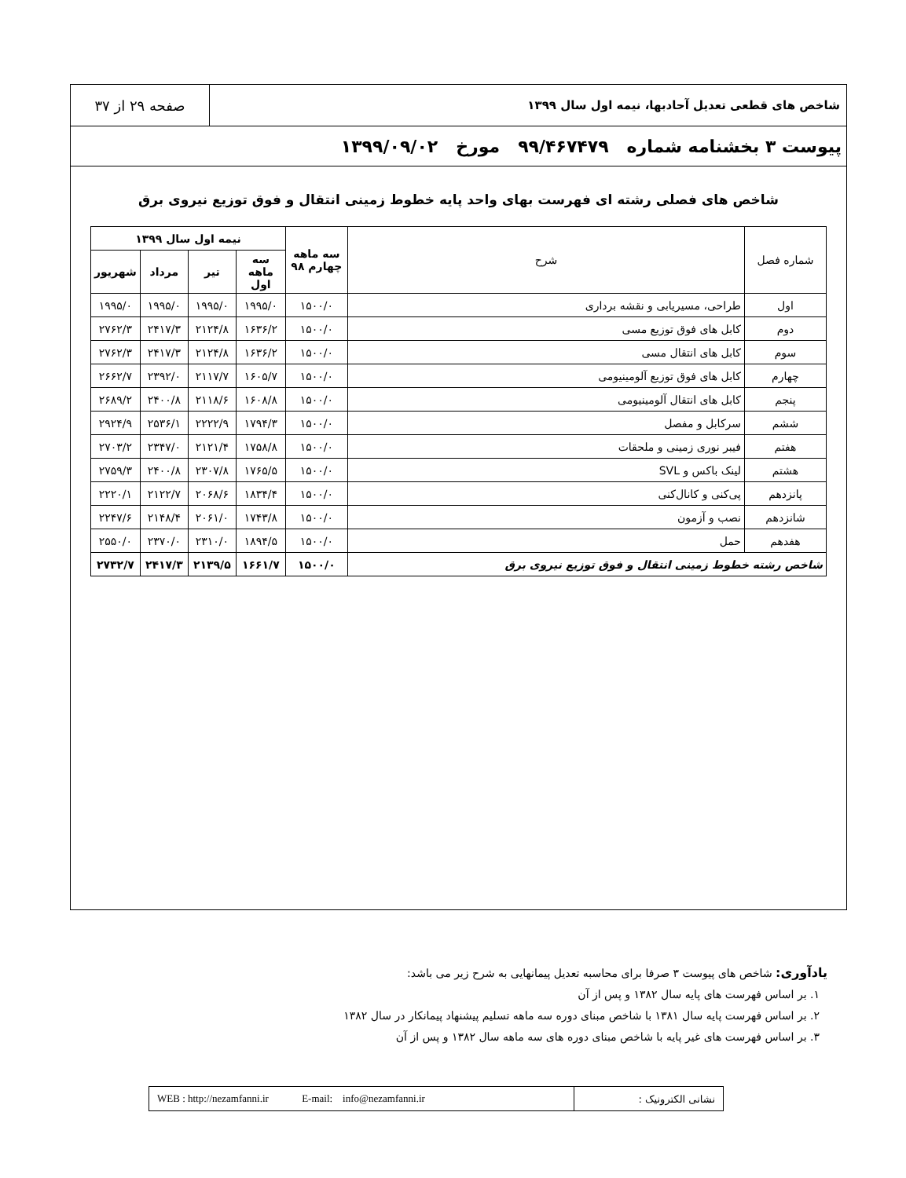شاخص های قطعی تعدیل آحادبها، نیمه اول سال ۱۳۹۹
صفحه ۲۹ از ۳۷
پیوست ۳ بخشنامه شماره ۹۹/۴۶۷۴۷۹ مورخ ۱۳۹۹/۰۹/۰۲
شاخص های فصلی رشته ای فهرست بهای واحد پایه خطوط زمینی انتقال و فوق توزیع نیروی برق
| شماره فصل | شرح | سه ماهه چهارم ۹۸ | نیمه اول سال ۱۳۹۹ | | | |
| --- | --- | --- | --- | --- | --- | --- |
| | | | سه ماهه اول | تیر | مرداد | شهریور |
| اول | طراحی، مسیریابی و نقشه برداری | ۱۵۰۰/۰ | ۱۹۹۵/۰ | ۱۹۹۵/۰ | ۱۹۹۵/۰ | ۱۹۹۵/۰ |
| دوم | کابل های فوق توزیع مسی | ۱۵۰۰/۰ | ۱۶۳۶/۲ | ۲۱۲۴/۸ | ۲۴۱۷/۳ | ۲۷۶۲/۳ |
| سوم | کابل های انتقال مسی | ۱۵۰۰/۰ | ۱۶۳۶/۲ | ۲۱۲۴/۸ | ۲۴۱۷/۳ | ۲۷۶۲/۳ |
| چهارم | کابل های فوق توزیع آلومینیومی | ۱۵۰۰/۰ | ۱۶۰۵/۷ | ۲۱۱۷/۷ | ۲۳۹۲/۰ | ۲۶۶۲/۷ |
| پنجم | کابل های انتقال آلومینیومی | ۱۵۰۰/۰ | ۱۶۰۸/۸ | ۲۱۱۸/۶ | ۲۴۰۰/۸ | ۲۶۸۹/۲ |
| ششم | سرکابل و مفصل | ۱۵۰۰/۰ | ۱۷۹۴/۳ | ۲۲۲۲/۹ | ۲۵۳۶/۱ | ۲۹۲۴/۹ |
| هفتم | فیبر نوری زمینی و ملحقات | ۱۵۰۰/۰ | ۱۷۵۸/۸ | ۲۱۲۱/۴ | ۲۳۴۷/۰ | ۲۷۰۳/۲ |
| هشتم | لینک باکس و SVL | ۱۵۰۰/۰ | ۱۷۶۵/۵ | ۲۳۰۷/۸ | ۲۴۰۰/۸ | ۲۷۵۹/۳ |
| پانزدهم | پی‌کنی و کانال‌کنی | ۱۵۰۰/۰ | ۱۸۳۴/۴ | ۲۰۶۸/۶ | ۲۱۲۲/۷ | ۲۲۲۰/۱ |
| شانزدهم | نصب و آزمون | ۱۵۰۰/۰ | ۱۷۴۳/۸ | ۲۰۶۱/۰ | ۲۱۴۸/۴ | ۲۲۴۷/۶ |
| هفدهم | حمل | ۱۵۰۰/۰ | ۱۸۹۴/۵ | ۲۳۱۰/۰ | ۲۳۷۰/۰ | ۲۵۵۰/۰ |
| شاخص رشته خطوط زمینی انتقال و فوق توزیع نیروی برق | | ۱۵۰۰/۰ | ۱۶۶۱/۷ | ۲۱۳۹/۵ | ۲۴۱۷/۳ | ۲۷۳۲/۷ |
یادآوری: شاخص های پیوست ۳ صرفا برای محاسبه تعدیل پیمانهایی به شرح زیر می باشد:
۱. بر اساس فهرست های پایه سال ۱۳۸۲ و پس از آن
۲. بر اساس فهرست پایه سال ۱۳۸۱ با شاخص مبنای دوره سه ماهه تسلیم پیشنهاد پیمانکار در سال ۱۳۸۲
۳. بر اساس فهرست های غیر پایه با شاخص مبنای دوره های سه ماهه سال ۱۳۸۲ و پس از آن
WEB : http://nezamfanni.ir E-mail: info@nezamfanni.ir
نشانی الکترونیک :